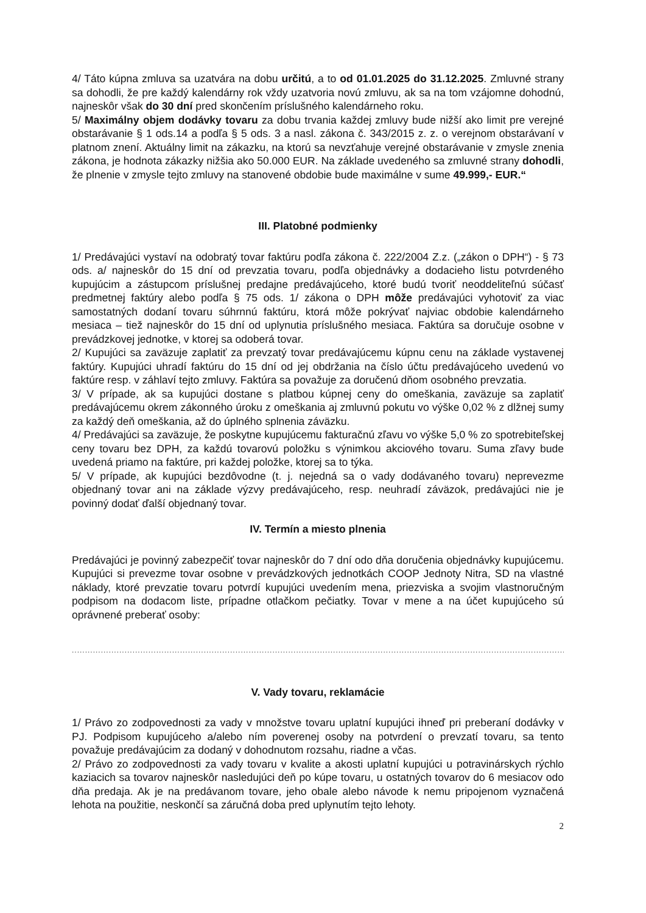4/ Táto kúpna zmluva sa uzatvára na dobu určitú, a to od 01.01.2025 do 31.12.2025. Zmluvné strany sa dohodli, že pre každý kalendárny rok vždy uzatvoria novú zmluvu, ak sa na tom vzájomne dohodnú, najneskôr však do 30 dní pred skončením príslušného kalendárneho roku.
5/ Maximálny objem dodávky tovaru za dobu trvania každej zmluvy bude nižší ako limit pre verejné obstarávanie § 1 ods.14 a podľa § 5 ods. 3 a nasl. zákona č. 343/2015 z. z. o verejnom obstarávaní v platnom znení. Aktuálny limit na zákazku, na ktorú sa nevzťahuje verejné obstarávanie v zmysle znenia zákona, je hodnota zákazky nižšia ako 50.000 EUR. Na základe uvedeného sa zmluvné strany dohodli, že plnenie v zmysle tejto zmluvy na stanovené obdobie bude maximálne v sume 49.999,- EUR.“
III. Platobné podmienky
1/ Predávajúci vystaví na odobratý tovar faktúru podľa zákona č. 222/2004 Z.z. („zákon o DPH“) - § 73 ods. a/ najneskôr do 15 dní od prevzatia tovaru, podľa objednávky a dodacieho listu potvrdeného kupujúcim a zástupcom príslušnej predajne predávajúceho, ktoré budú tvoriť neoddeliteľnú súčasť predmetnej faktúry alebo podľa § 75 ods. 1/ zákona o DPH môže predávajúci vyhotoviť za viac samostatných dodaní tovaru súhrnnú faktúru, ktorá môže pokrývať najviac obdobie kalendárneho mesiaca – tiež najneskôr do 15 dní od uplynutia príslušného mesiaca. Faktúra sa doručuje osobne v prevádzkovej jednotke, v ktorej sa odoberá tovar.
2/ Kupujúci sa zaväzuje zaplatiť za prevzatý tovar predávajúcemu kúpnu cenu na základe vystavenej faktúry. Kupujúci uhradí faktúru do 15 dní od jej obdržania na číslo účtu predávajúceho uvedenú vo faktúre resp. v záhlaví tejto zmluvy. Faktúra sa považuje za doručenú dňom osobného prevzatia.
3/ V prípade, ak sa kupujúci dostane s platbou kúpnej ceny do omeškania, zaväzuje sa zaplatiť predávajúcemu okrem zákonného úroku z omeškania aj zmluvnú pokutu vo výške 0,02 % z dlžnej sumy za každý deň omeškania, až do úplného splnenia záväzku.
4/ Predávajúci sa zaväzuje, že poskytne kupujúcemu fakturačnú zľavu vo výške 5,0 % zo spotrebiteľskej ceny tovaru bez DPH, za každú tovarovú položku s výnimkou akciového tovaru. Suma zľavy bude uvedená priamo na faktúre, pri každej položke, ktorej sa to týka.
5/ V prípade, ak kupujúci bezdôvodne (t. j. nejedná sa o vady dodávaného tovaru) neprevezme objednaný tovar ani na základe výzvy predávajúceho, resp. neuhradí záväzok, predávajúci nie je povinný dodať ďalší objednaný tovar.
IV. Termín a miesto plnenia
Predávajúci je povinný zabezpečiť tovar najneskôr do 7 dní odo dňa doručenia objednávky kupujúcemu. Kupujúci si prevezme tovar osobne v prevádzkových jednotkách COOP Jednoty Nitra, SD na vlastné náklady, ktoré prevzatie tovaru potvrdí kupujúci uvedením mena, priezviska a svojim vlastnoručným podpisom na dodacom liste, prípadne otlačkom pečiatky. Tovar v mene a na účet kupujúceho sú oprávnené preberať osoby:
..................................................................................................................................................................................................................................
V. Vady tovaru, reklamácie
1/ Právo zo zodpovednosti za vady v množstve tovaru uplatní kupujúci ihneď pri preberaní dodávky v PJ. Podpisom kupujúceho a/alebo ním poverenej osoby na potvrdení o prevzatí tovaru, sa tento považuje predávajúcim za dodaný v dohodnutom rozsahu, riadne a včas.
2/ Právo zo zodpovednosti za vady tovaru v kvalite a akosti uplatní kupujúci u potravinárskych rýchlo kaziacich sa tovarov najneskôr nasledujúci deň po kúpe tovaru, u ostatných tovarov do 6 mesiacov odo dňa predaja. Ak je na predávanom tovare, jeho obale alebo návode k nemu pripojenom vyznačená lehota na použitie, neskončí sa záručná doba pred uplynutím tejto lehoty.
2